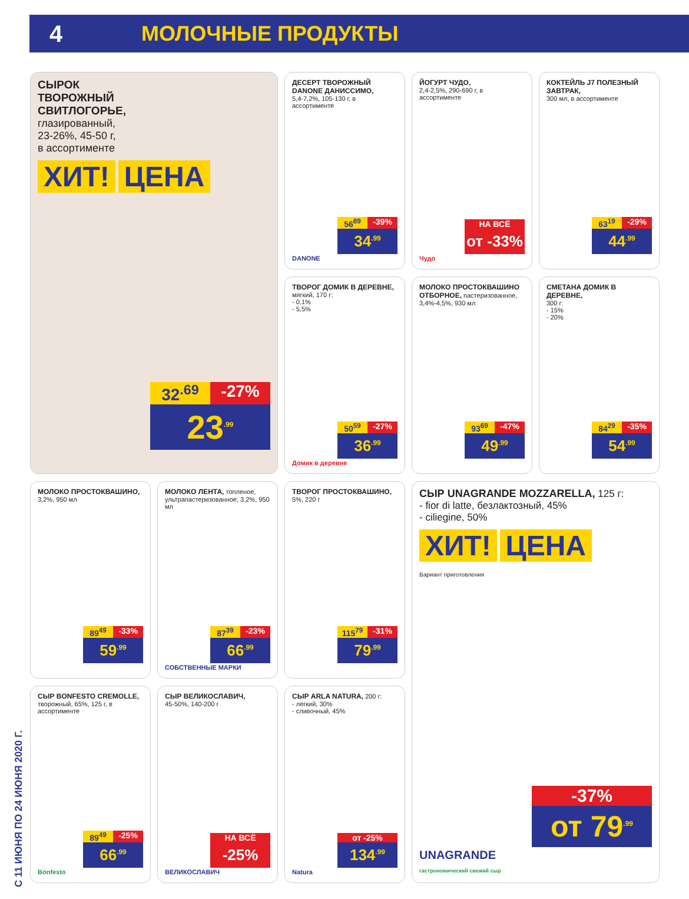4 МОЛОЧНЫЕ ПРОДУКТЫ
С 11 ИЮНЯ ПО 24 ИЮНЯ 2020 Г.
СЫРОК
ТВОРОЖНЫЙ
СВИТЛОГОРЬЕ,
глазированный,
23-26%, 45-50 г,
в ассортименте
ХИТ! ЦЕНА
32<sup>.69</sup> -27%
23<sup>.99</sup>
ДЕСЕРТ ТВОРОЖНЫЙ DANONE ДАНИССИМО,
5,4-7,2%, 105-130 г, в ассортименте
56<sup>89</sup> -39%
34<sup>.99</sup>
DANONE
ЙОГУРТ ЧУДО,
2,4-2,5%, 290-690 г, в ассортименте
НА ВСЁ
от -33%
Чудо
КОКТЕЙЛЬ J7 ПОЛЕЗНЫЙ ЗАВТРАК,
300 мл, в ассортименте
63<sup>19</sup> -29%
44<sup>.99</sup>
ТВОРОГ ДОМИК В ДЕРЕВНЕ,
мягкий, 170 г:
- 0,1%
- 5,5%
50<sup>59</sup> -27%
36<sup>.99</sup>
Домик в деревне
МОЛОКО ПРОСТОКВАШИНО ОТБОРНОЕ, пастеризованное, 3,4%-4,5%, 930 мл
93<sup>69</sup> -47%
49<sup>.99</sup>
СМЕТАНА ДОМИК В ДЕРЕВНЕ,
300 г:
- 15%
- 20%
84<sup>29</sup> -35%
54<sup>.99</sup>
МОЛОКО ПРОСТОКВАШИНО,
3,2%, 950 мл
89<sup>49</sup> -33%
59<sup>.99</sup>
МОЛОКО ЛЕНТА, топленое, ультрапастеризованное, 3,2%, 950 мл
87<sup>39</sup> -23%
66<sup>.99</sup>
СОБСТВЕННЫЕ МАРКИ
ТВОРОГ ПРОСТОКВАШИНО,
5%, 220 г
115<sup>79</sup> -31%
79<sup>.99</sup>
СЫР UNAGRANDE MOZZARELLA, 125 г:
- fior di latte, безлактозный, 45%
- ciliegine, 50%
ХИТ! ЦЕНА
Вариант приготовления
-37%
от 79<sup>.99</sup>
UNAGRANDE
гастрономический свежий сыр
СЫР BONFESTO CREMOLLE,
творожный, 65%, 125 г, в ассортименте
89<sup>49</sup> -25%
66<sup>.99</sup>
Bonfesto
СЫР ВЕЛИКОСЛАВИЧ,
45-50%, 140-200 г
НА ВСЁ
-25%
ВЕЛИКОСЛАВИЧ
СЫР ARLA NATURA, 200 г:
- легкий, 30%
- сливочный, 45%
от -25%
134<sup>.99</sup>
Natura